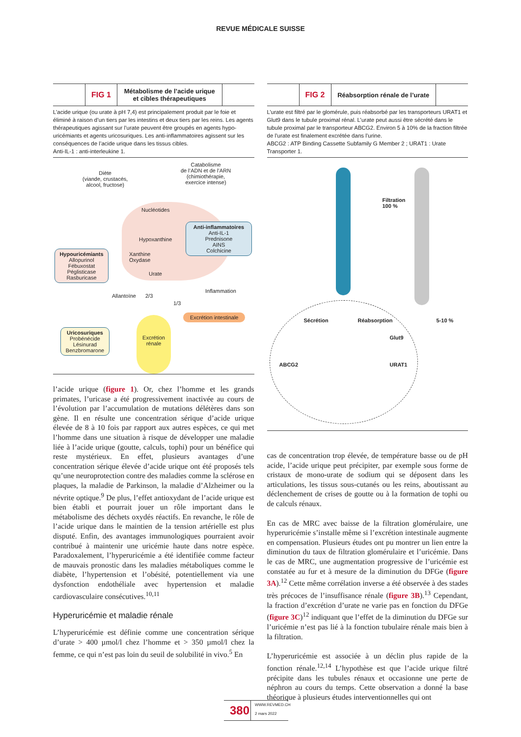REVUE MÉDICALE SUISSE
FIG 1
Métabolisme de l’acide urique
et cibles thérapeutiques
L’acide urique (ou urate à pH 7,4) est principalement produit par le foie et éliminé à raison d’un tiers par les intestins et deux tiers par les reins. Les agents thérapeutiques agissant sur l’urate peuvent être groupés en agents hypo-uricémiants et agents uricosuriques. Les anti-inflammatoires agissent sur les conséquences de l’acide urique dans les tissus cibles.
Anti-IL-1 : anti-interleukine 1.
Diète
(viande, crustacés,
alcool, fructose)
Catabolisme
de l’ADN et de l’ARN
(chimiothérapie,
exercice intense)
Nucléotides
Hypoxanthine
Xanthine
Oxydase
Urate
Anti-inflammatoires
Anti-IL-1
Prednisone
AINS
Colchicine
Hypouricémiants
Allopurinol
Fébuxostat
Péglisticase
Rasburicase
Allantoïne 2/3
1/3
Inflammation
Excrétion intestinale
Excrétion
rénale
Uricosuriques
Probénécide
Lésinurad
Benzbromarone
l’acide urique (figure 1). Or, chez l’homme et les grands primates, l’uricase a été progressivement inactivée au cours de l’évolution par l’accumulation de mutations délétères dans son gène. Il en résulte une concentration sérique d’acide urique élevée de 8 à 10 fois par rapport aux autres espèces, ce qui met l’homme dans une situation à risque de développer une maladie liée à l’acide urique (goutte, calculs, tophi) pour un bénéfice qui reste mystérieux. En effet, plusieurs avantages d’une concentration sérique élevée d’acide urique ont été proposés tels qu’une neuroprotection contre des maladies comme la sclérose en plaques, la maladie de Parkinson, la maladie d’Alzheimer ou la névrite optique.<sup>9</sup> De plus, l’effet antioxydant de l’acide urique est bien établi et pourrait jouer un rôle important dans le métabolisme des déchets oxydés réactifs. En revanche, le rôle de l’acide urique dans le maintien de la tension artérielle est plus disputé. Enfin, des avantages immunologiques pourraient avoir contribué à maintenir une uricémie haute dans notre espèce. Paradoxalement, l’hyper­uricémie a été identifiée comme facteur de mauvais pronostic dans les maladies métaboliques comme le diabète, l’hyper­tension et l’obésité, potentiellement via une dysfonction endothéliale avec hypertension et maladie cardiovasculaire consécutives.<sup>10,11</sup>
Hyperuricémie et maladie rénale
L’hyperuricémie est définie comme une concentration sérique d’urate > 400 µmol/l chez l’homme et > 350 µmol/l chez la femme, ce qui n’est pas loin du seuil de solubilité in vivo.<sup>5</sup> En
FIG 2
Réabsorption rénale de l’urate
L’urate est filtré par le glomérule, puis réabsorbé par les transporteurs URAT1 et Glut9 dans le tubule proximal rénal. L’urate peut aussi être sécrété dans le tubule proximal par le transporteur ABCG2. Environ 5 à 10% de la fraction filtrée de l’urate est finalement excrétée dans l’urine.
ABCG2 : ATP Binding Cassette Subfamily G Member 2 ; URAT1 : Urate Transporter 1.
Filtration
100 %
5-10 %
Sécrétion Réabsorption
Glut9
ABCG2 URAT1
cas de concentration trop élevée, de température basse ou de pH acide, l’acide urique peut précipiter, par exemple sous forme de cristaux de mono-urate de sodium qui se déposent dans les articulations, les tissus sous-cutanés ou les reins, aboutissant au déclenchement de crises de goutte ou à la formation de tophi ou de calculs rénaux.
En cas de MRC avec baisse de la filtration glomérulaire, une hyperuricémie s’installe même si l’excrétion intestinale aug­mente en compensation. Plusieurs études ont pu montrer un lien entre la diminution du taux de filtration glomérulaire et l’uricémie. Dans le cas de MRC, une augmentation progressive de l’uricémie est constatée au fur et à mesure de la diminution du DFGe (figure 3A).<sup>12</sup> Cette même corrélation inverse a été observée à des stades très précoces de l’insuffisance rénale (figure 3B).<sup>13</sup> Cependant, la fraction d’excrétion d’urate ne varie pas en fonction du DFGe (figure 3C)<sup>12</sup> indiquant que l’effet de la diminution du DFGe sur l’uricémie n’est pas lié à la fonction tubulaire rénale mais bien à la filtration.
L’hyperuricémie est associée à un déclin plus rapide de la fonction rénale.<sup>12,14</sup> L’hypothèse est que l’acide urique filtré précipite dans les tubules rénaux et occasionne une perte de néphron au cours du temps. Cette observation a donné la base théorique à plusieurs études interventionnelles qui ont
380
WWW.REVMED.CH
2 mars 2022